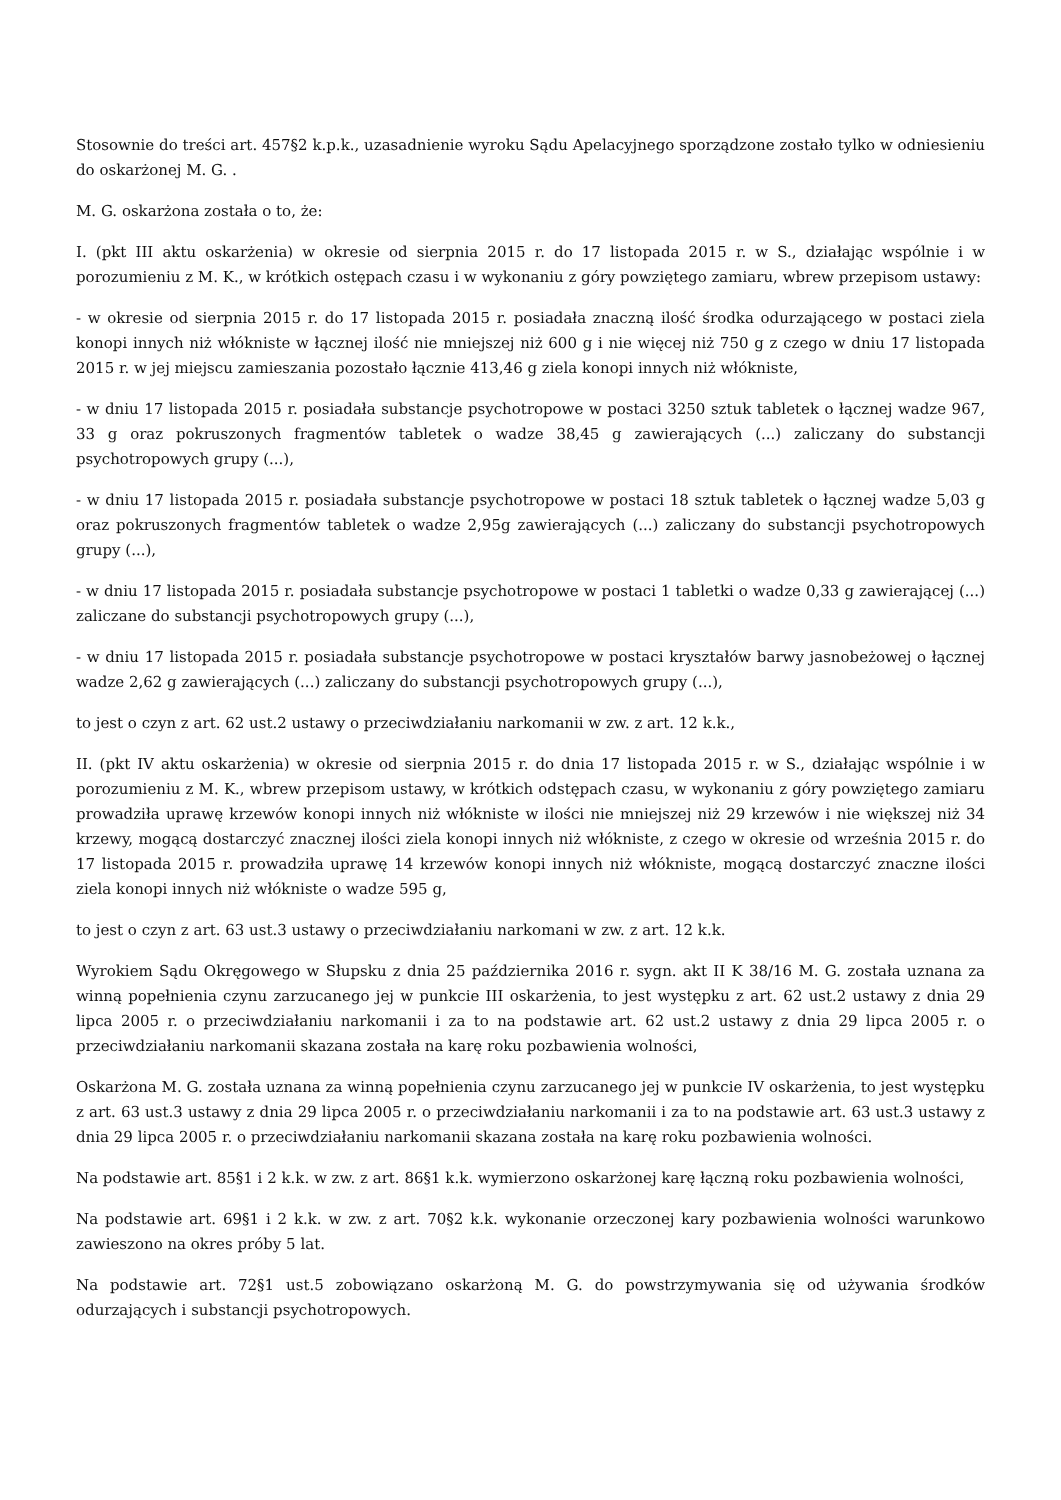Stosownie do treści art. 457§2 k.p.k., uzasadnienie wyroku Sądu Apelacyjnego sporządzone zostało tylko w odniesieniu do oskarżonej M. G. .
M. G. oskarżona została o to, że:
I. (pkt III aktu oskarżenia) w okresie od sierpnia 2015 r. do 17 listopada 2015 r. w S., działając wspólnie i w porozumieniu z M. K., w krótkich ostępach czasu i w wykonaniu z góry powziętego zamiaru, wbrew przepisom ustawy:
- w okresie od sierpnia 2015 r. do 17 listopada 2015 r. posiadała znaczną ilość środka odurzającego w postaci ziela konopi innych niż włókniste w łącznej ilość nie mniejszej niż 600 g i nie więcej niż 750 g z czego w dniu 17 listopada 2015 r. w jej miejscu zamieszania pozostało łącznie 413,46 g ziela konopi innych niż włókniste,
- w dniu 17 listopada 2015 r. posiadała substancje psychotropowe w postaci 3250 sztuk tabletek o łącznej wadze 967, 33 g oraz pokruszonych fragmentów tabletek o wadze 38,45 g zawierających (...) zaliczany do substancji psychotropowych grupy (...),
- w dniu 17 listopada 2015 r. posiadała substancje psychotropowe w postaci 18 sztuk tabletek o łącznej wadze 5,03 g oraz pokruszonych fragmentów tabletek o wadze 2,95g zawierających (...) zaliczany do substancji psychotropowych grupy (...),
- w dniu 17 listopada 2015 r. posiadała substancje psychotropowe w postaci 1 tabletki o wadze 0,33 g zawierającej (...) zaliczane do substancji psychotropowych grupy (...),
- w dniu 17 listopada 2015 r. posiadała substancje psychotropowe w postaci kryształów barwy jasnobeżowej o łącznej wadze 2,62 g zawierających (...) zaliczany do substancji psychotropowych grupy (...),
to jest o czyn z art. 62 ust.2 ustawy o przeciwdziałaniu narkomanii w zw. z art. 12 k.k.,
II. (pkt IV aktu oskarżenia) w okresie od sierpnia 2015 r. do dnia 17 listopada 2015 r. w S., działając wspólnie i w porozumieniu z M. K., wbrew przepisom ustawy, w krótkich odstępach czasu, w wykonaniu z góry powziętego zamiaru prowadziła uprawę krzewów konopi innych niż włókniste w ilości nie mniejszej niż 29 krzewów i nie większej niż 34 krzewy, mogącą dostarczyć znacznej ilości ziela konopi innych niż włókniste, z czego w okresie od września 2015 r. do 17 listopada 2015 r. prowadziła uprawę 14 krzewów konopi innych niż włókniste, mogącą dostarczyć znaczne ilości ziela konopi innych niż włókniste o wadze 595 g,
to jest o czyn z art. 63 ust.3 ustawy o przeciwdziałaniu narkomani w zw. z art. 12 k.k.
Wyrokiem Sądu Okręgowego w Słupsku z dnia 25 października 2016 r. sygn. akt II K 38/16 M. G. została uznana za winną popełnienia czynu zarzucanego jej w punkcie III oskarżenia, to jest występku z art. 62 ust.2 ustawy z dnia 29 lipca 2005 r. o przeciwdziałaniu narkomanii i za to na podstawie art. 62 ust.2 ustawy z dnia 29 lipca 2005 r. o przeciwdziałaniu narkomanii skazana została na karę roku pozbawienia wolności,
Oskarżona M. G. została uznana za winną popełnienia czynu zarzucanego jej w punkcie IV oskarżenia, to jest występku z art. 63 ust.3 ustawy z dnia 29 lipca 2005 r. o przeciwdziałaniu narkomanii i za to na podstawie art. 63 ust.3 ustawy z dnia 29 lipca 2005 r. o przeciwdziałaniu narkomanii skazana została na karę roku pozbawienia wolności.
Na podstawie art. 85§1 i 2 k.k. w zw. z art. 86§1 k.k. wymierzono oskarżonej karę łączną roku pozbawienia wolności,
Na podstawie art. 69§1 i 2 k.k. w zw. z art. 70§2 k.k. wykonanie orzeczonej kary pozbawienia wolności warunkowo zawieszono na okres próby 5 lat.
Na podstawie art. 72§1 ust.5 zobowiązano oskarżoną M. G. do powstrzymywania się od używania środków odurzających i substancji psychotropowych.